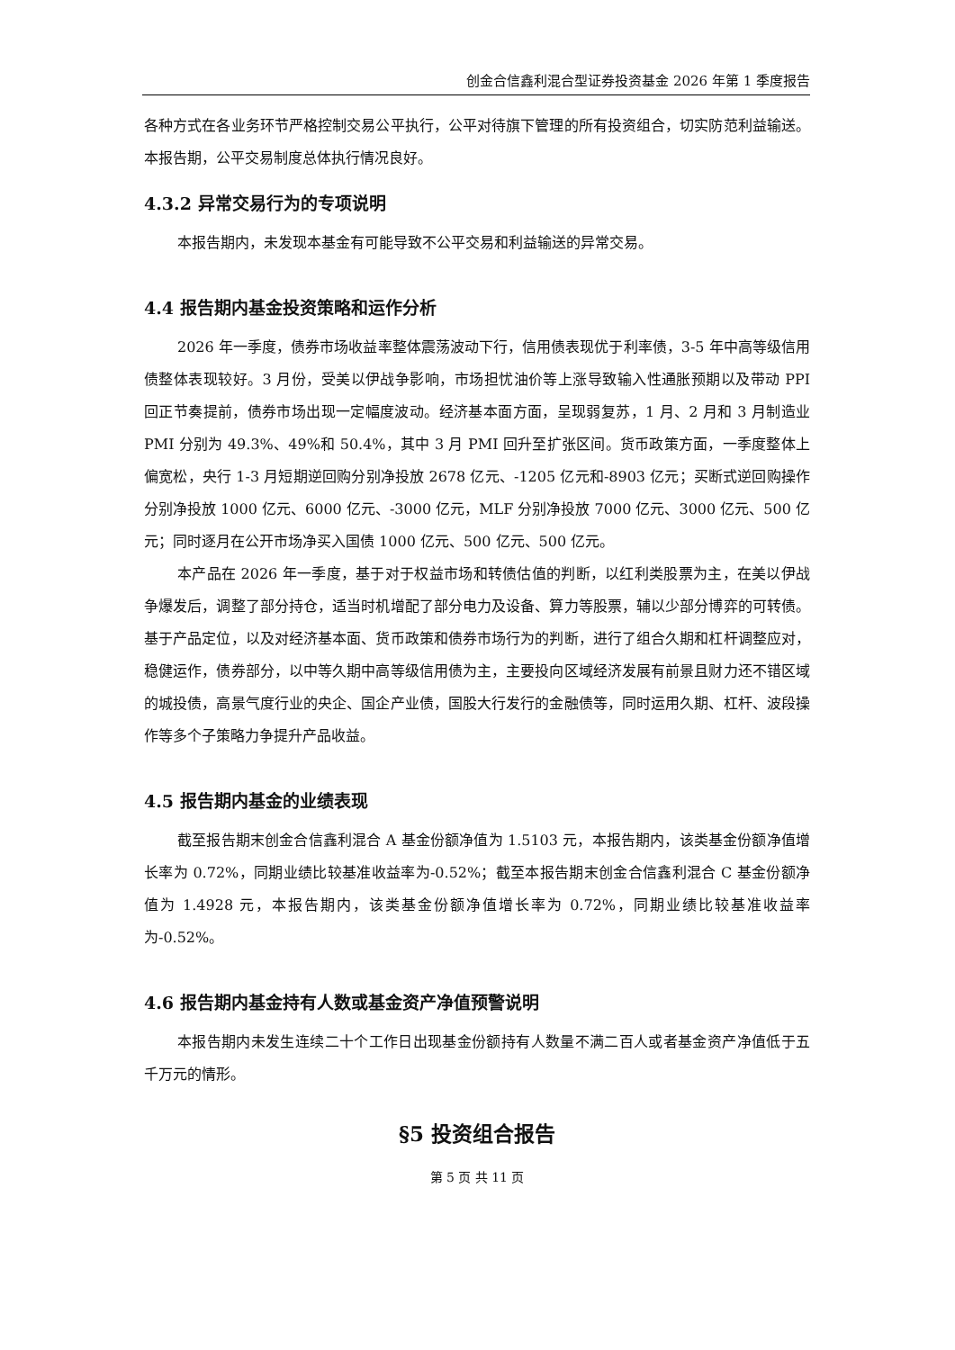创金合信鑫利混合型证券投资基金 2026 年第 1 季度报告
各种方式在各业务环节严格控制交易公平执行，公平对待旗下管理的所有投资组合，切实防范利益输送。本报告期，公平交易制度总体执行情况良好。
4.3.2 异常交易行为的专项说明
本报告期内，未发现本基金有可能导致不公平交易和利益输送的异常交易。
4.4 报告期内基金投资策略和运作分析
2026 年一季度，债券市场收益率整体震荡波动下行，信用债表现优于利率债，3-5 年中高等级信用债整体表现较好。3 月份，受美以伊战争影响，市场担忧油价等上涨导致输入性通胀预期以及带动 PPI 回正节奏提前，债券市场出现一定幅度波动。经济基本面方面，呈现弱复苏，1 月、2 月和 3 月制造业 PMI 分别为 49.3%、49%和 50.4%，其中 3 月 PMI 回升至扩张区间。货币政策方面，一季度整体上偏宽松，央行 1-3 月短期逆回购分别净投放 2678 亿元、-1205 亿元和-8903 亿元；买断式逆回购操作分别净投放 1000 亿元、6000 亿元、-3000 亿元，MLF 分别净投放 7000 亿元、3000 亿元、500 亿元；同时逐月在公开市场净买入国债 1000 亿元、500 亿元、500 亿元。
本产品在 2026 年一季度，基于对于权益市场和转债估值的判断，以红利类股票为主，在美以伊战争爆发后，调整了部分持仓，适当时机增配了部分电力及设备、算力等股票，辅以少部分博弈的可转债。基于产品定位，以及对经济基本面、货币政策和债券市场行为的判断，进行了组合久期和杠杆调整应对，稳健运作，债券部分，以中等久期中高等级信用债为主，主要投向区域经济发展有前景且财力还不错区域的城投债，高景气度行业的央企、国企产业债，国股大行发行的金融债等，同时运用久期、杠杆、波段操作等多个子策略力争提升产品收益。
4.5 报告期内基金的业绩表现
截至报告期末创金合信鑫利混合 A 基金份额净值为 1.5103 元，本报告期内，该类基金份额净值增长率为 0.72%，同期业绩比较基准收益率为-0.52%；截至本报告期末创金合信鑫利混合 C 基金份额净值为 1.4928 元，本报告期内，该类基金份额净值增长率为 0.72%，同期业绩比较基准收益率为-0.52%。
4.6 报告期内基金持有人数或基金资产净值预警说明
本报告期内未发生连续二十个工作日出现基金份额持有人数量不满二百人或者基金资产净值低于五千万元的情形。
§5 投资组合报告
第 5 页 共 11 页